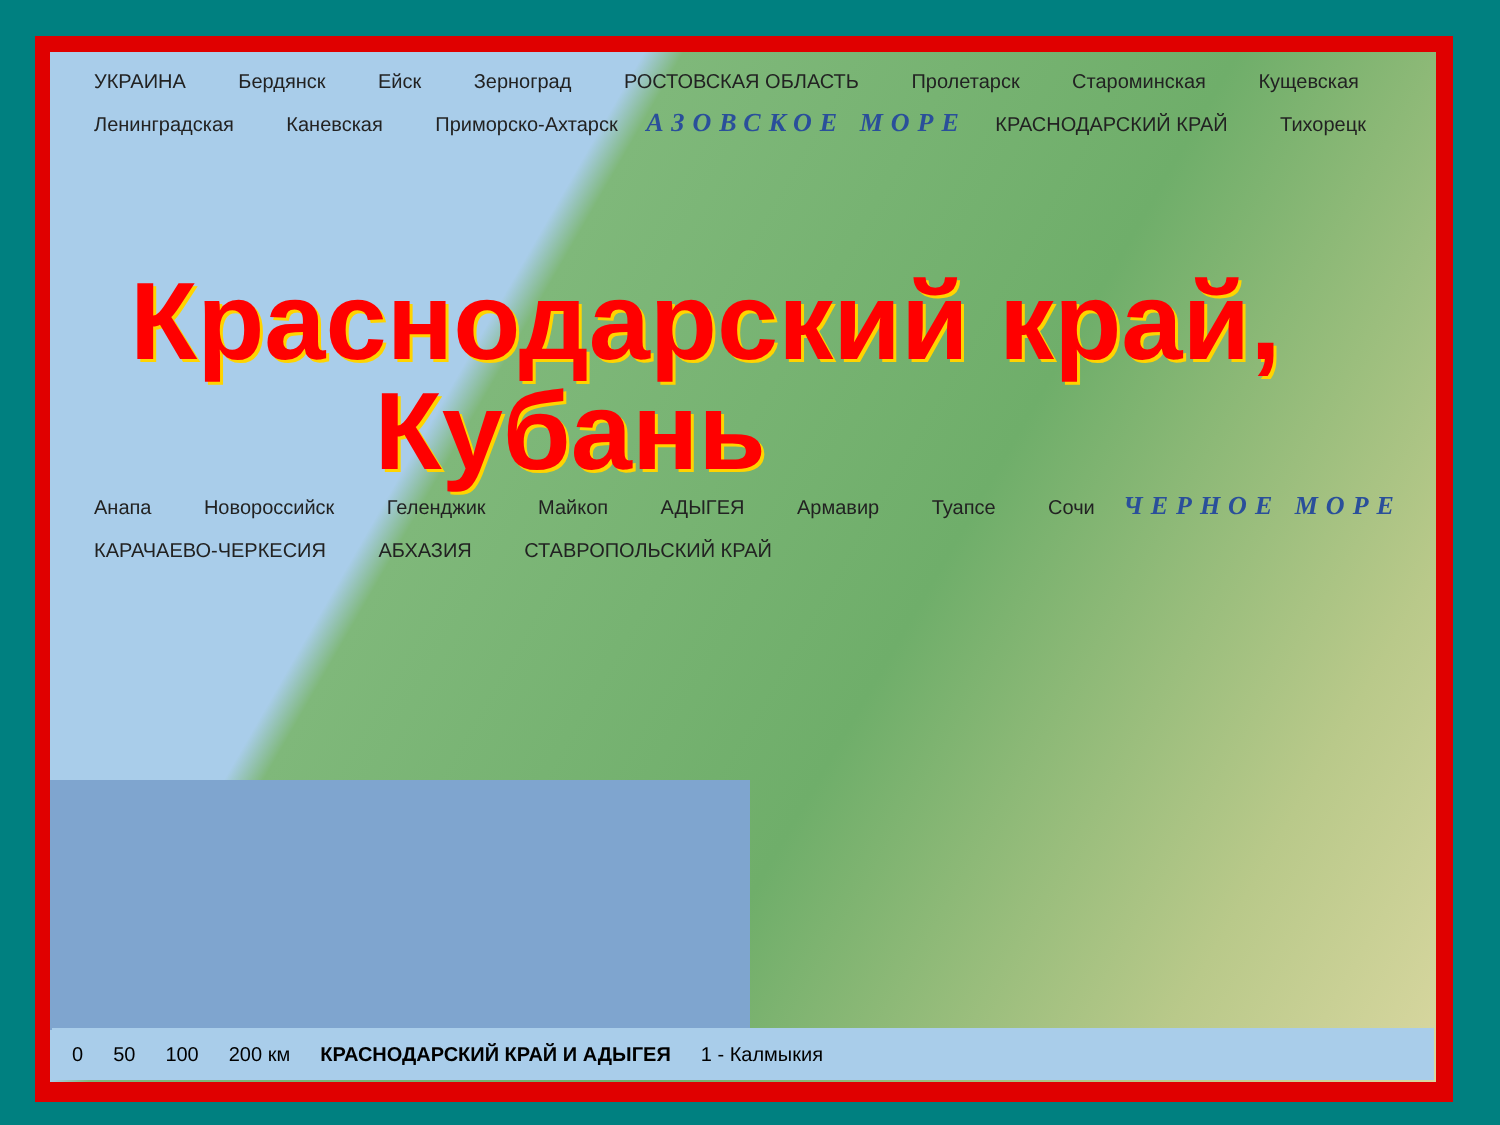УКРАИНА Бердянск Ейск Зерноград РОСТОВСКАЯ ОБЛАСТЬ Пролетарск Староминская Кущевская Ленинградская Каневская Приморско-Ахтарск АЗОВСКОЕ МОРЕ КРАСНОДАРСКИЙ КРАЙ Тихорецк
Краснодарский край,
Кубань
Анапа Новороссийск Геленджик Майкоп АДЫГЕЯ Армавир Туапсе Сочи ЧЕРНОЕ МОРЕ КАРАЧАЕВО-ЧЕРКЕСИЯ АБХАЗИЯ СТАВРОПОЛЬСКИЙ КРАЙ
0 50 100 200 км КРАСНОДАРСКИЙ КРАЙ И АДЫГЕЯ 1 - Калмыкия